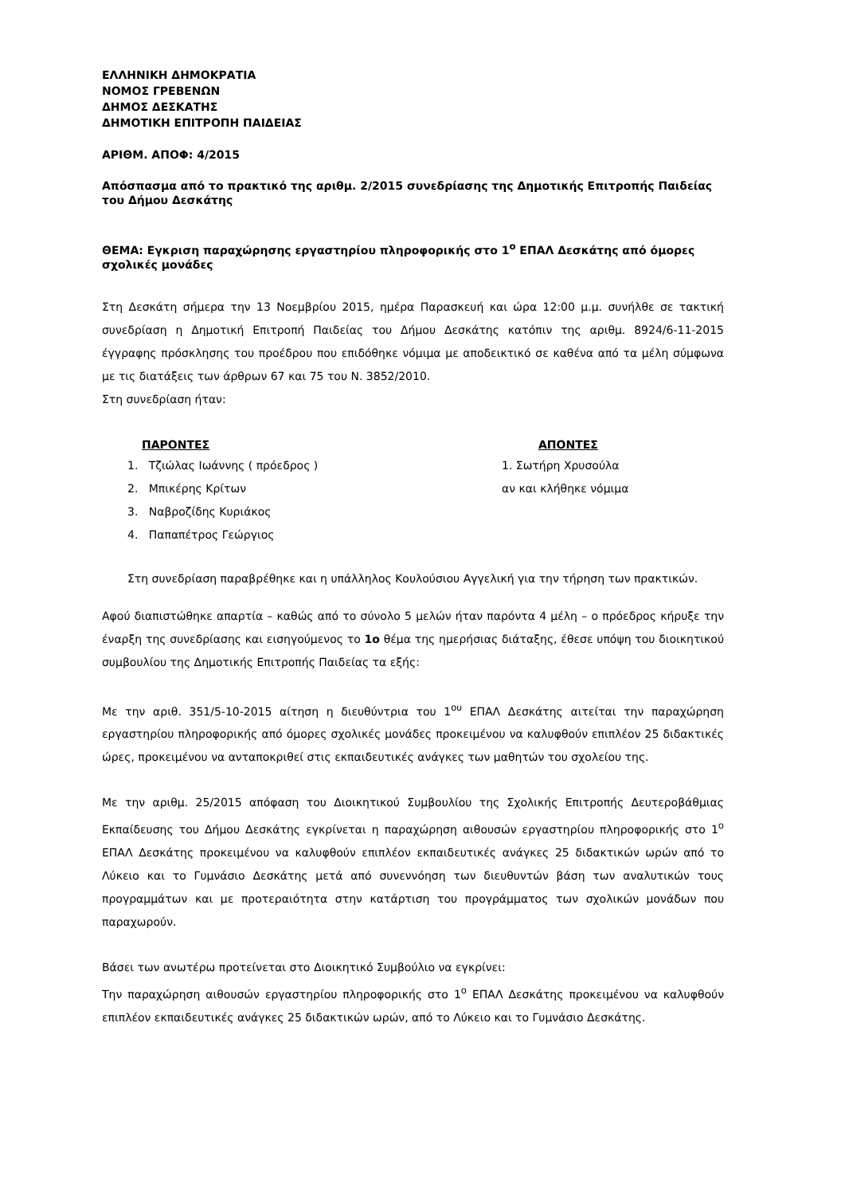ΕΛΛΗΝΙΚΗ ΔΗΜΟΚΡΑΤΙΑ
ΝΟΜΟΣ ΓΡΕΒΕΝΩΝ
ΔΗΜΟΣ ΔΕΣΚΑΤΗΣ
ΔΗΜΟΤΙΚΗ ΕΠΙΤΡΟΠΗ ΠΑΙΔΕΙΑΣ
ΑΡΙΘΜ. ΑΠΟΦ: 4/2015
Απόσπασμα από το πρακτικό της αριθμ. 2/2015 συνεδρίασης της Δημοτικής Επιτροπής Παιδείας του Δήμου Δεσκάτης
ΘΕΜΑ: Εγκριση παραχώρησης εργαστηρίου πληροφορικής στο 1<sup>ο</sup> ΕΠΑΛ Δεσκάτης από όμορες σχολικές μονάδες
Στη Δεσκάτη σήμερα την 13 Νοεμβρίου 2015, ημέρα Παρασκευή και ώρα 12:00 μ.μ. συνήλθε σε τακτική συνεδρίαση η Δημοτική Επιτροπή Παιδείας του Δήμου Δεσκάτης κατόπιν της αριθμ. 8924/6-11-2015 έγγραφης πρόσκλησης του προέδρου που επιδόθηκε νόμιμα με αποδεικτικό σε καθένα από τα μέλη σύμφωνα με τις διατάξεις των άρθρων 67 και 75 του Ν. 3852/2010.
Στη συνεδρίαση ήταν:
ΠΑΡΟΝΤΕΣ
1. Τζιώλας Ιωάννης ( πρόεδρος )
2. Μπικέρης Κρίτων
3. Ναβροζίδης Κυριάκος
4. Παπαπέτρος Γεώργιος
ΑΠΟΝΤΕΣ
1. Σωτήρη Χρυσούλα
αν και κλήθηκε νόμιμα
Στη συνεδρίαση παραβρέθηκε και η υπάλληλος Κουλούσιου Αγγελική για την τήρηση των πρακτικών.
Αφού διαπιστώθηκε απαρτία – καθώς από το σύνολο 5 μελών ήταν παρόντα 4 μέλη – ο πρόεδρος κήρυξε την έναρξη της συνεδρίασης και εισηγούμενος το 1ο θέμα της ημερήσιας διάταξης, έθεσε υπόψη του διοικητικού συμβουλίου της Δημοτικής Επιτροπής Παιδείας τα εξής:
Με την αριθ. 351/5-10-2015 αίτηση η διευθύντρια του 1<sup>ου</sup> ΕΠΑΛ Δεσκάτης αιτείται την παραχώρηση εργαστηρίου πληροφορικής από όμορες σχολικές μονάδες προκειμένου να καλυφθούν επιπλέον 25 διδακτικές ώρες, προκειμένου να ανταποκριθεί στις εκπαιδευτικές ανάγκες των μαθητών του σχολείου της.
Με την αριθμ. 25/2015 απόφαση του Διοικητικού Συμβουλίου της Σχολικής Επιτροπής Δευτεροβάθμιας Εκπαίδευσης του Δήμου Δεσκάτης εγκρίνεται η παραχώρηση αιθουσών εργαστηρίου πληροφορικής στο 1<sup>ο</sup> ΕΠΑΛ Δεσκάτης προκειμένου να καλυφθούν επιπλέον εκπαιδευτικές ανάγκες 25 διδακτικών ωρών από το Λύκειο και το Γυμνάσιο Δεσκάτης μετά από συνεννόηση των διευθυντών βάση των αναλυτικών τους προγραμμάτων και με προτεραιότητα στην κατάρτιση του προγράμματος των σχολικών μονάδων που παραχωρούν.
Βάσει των ανωτέρω προτείνεται στο Διοικητικό Συμβούλιο να εγκρίνει:
Την παραχώρηση αιθουσών εργαστηρίου πληροφορικής στο 1<sup>ο</sup> ΕΠΑΛ Δεσκάτης προκειμένου να καλυφθούν επιπλέον εκπαιδευτικές ανάγκες 25 διδακτικών ωρών, από το Λύκειο και το Γυμνάσιο Δεσκάτης.